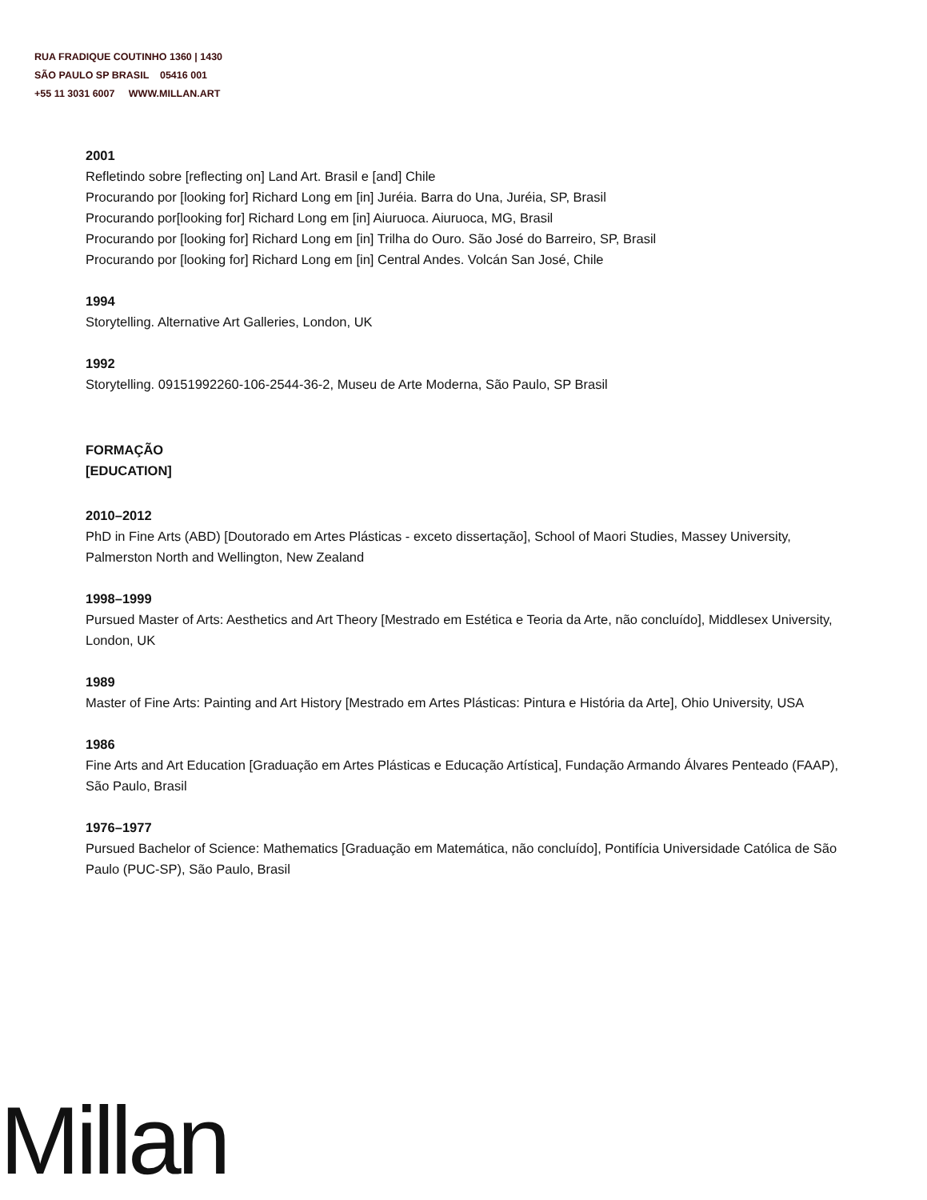RUA FRADIQUE COUTINHO 1360 | 1430
SÃO PAULO SP BRASIL 05416 001
+55 11 3031 6007 WWW.MILLAN.ART
2001
Refletindo sobre [reflecting on] Land Art. Brasil e [and] Chile
Procurando por [looking for] Richard Long em [in] Juréia. Barra do Una, Juréia, SP, Brasil
Procurando por[looking for] Richard Long em [in] Aiuruoca. Aiuruoca, MG, Brasil
Procurando por [looking for] Richard Long em [in] Trilha do Ouro. São José do Barreiro, SP, Brasil
Procurando por [looking for] Richard Long em [in] Central Andes. Volcán San José, Chile
1994
Storytelling. Alternative Art Galleries, London, UK
1992
Storytelling. 09151992260-106-2544-36-2, Museu de Arte Moderna, São Paulo, SP Brasil
FORMAÇÃO
[EDUCATION]
2010–2012
PhD in Fine Arts (ABD) [Doutorado em Artes Plásticas - exceto dissertação], School of Maori Studies, Massey University, Palmerston North and Wellington, New Zealand
1998–1999
Pursued Master of Arts: Aesthetics and Art Theory [Mestrado em Estética e Teoria da Arte, não concluído], Middlesex University, London, UK
1989
Master of Fine Arts: Painting and Art History [Mestrado em Artes Plásticas: Pintura e História da Arte], Ohio University, USA
1986
Fine Arts and Art Education [Graduação em Artes Plásticas e Educação Artística], Fundação Armando Álvares Penteado (FAAP), São Paulo, Brasil
1976–1977
Pursued Bachelor of Science: Mathematics [Graduação em Matemática, não concluído], Pontifícia Universidade Católica de São Paulo (PUC-SP), São Paulo, Brasil
Millan